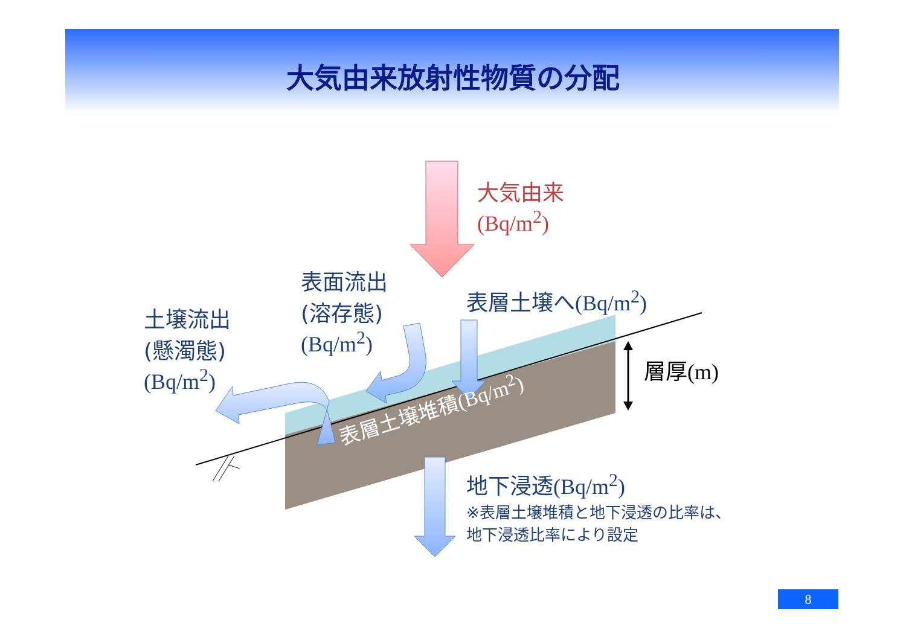大気由来放射性物質の分配
大気由来
(Bq/m<sup>2</sup>)
表面流出
(溶存態)
(Bq/m<sup>2</sup>)
土壌流出
(懸濁態)
(Bq/m<sup>2</sup>)
表層土壌へ(Bq/m<sup>2</sup>)
層厚(m)
表層土壌堆積(Bq/m<sup>2</sup>)
地下浸透(Bq/m<sup>2</sup>)
※表層土壌堆積と地下浸透の比率は、
地下浸透比率により設定
8